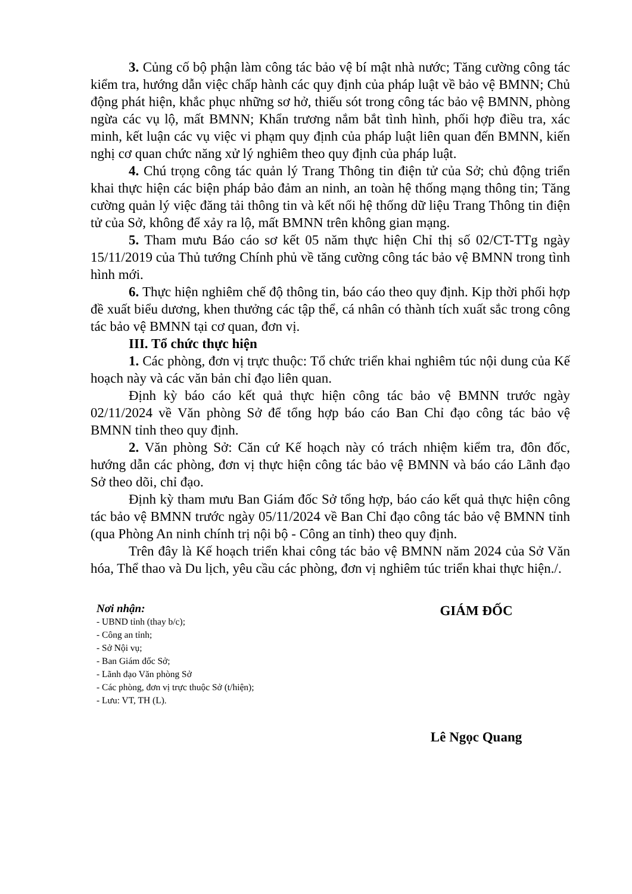3. Củng cố bộ phận làm công tác bảo vệ bí mật nhà nước; Tăng cường công tác kiểm tra, hướng dẫn việc chấp hành các quy định của pháp luật về bảo vệ BMNN; Chủ động phát hiện, khắc phục những sơ hở, thiếu sót trong công tác bảo vệ BMNN, phòng ngừa các vụ lộ, mất BMNN; Khẩn trương nắm bắt tình hình, phối hợp điều tra, xác minh, kết luận các vụ việc vi phạm quy định của pháp luật liên quan đến BMNN, kiến nghị cơ quan chức năng xử lý nghiêm theo quy định của pháp luật.
4. Chú trọng công tác quản lý Trang Thông tin điện tử của Sở; chủ động triển khai thực hiện các biện pháp bảo đảm an ninh, an toàn hệ thống mạng thông tin; Tăng cường quản lý việc đăng tải thông tin và kết nối hệ thống dữ liệu Trang Thông tin điện tử của Sở, không để xảy ra lộ, mất BMNN trên không gian mạng.
5. Tham mưu Báo cáo sơ kết 05 năm thực hiện Chỉ thị số 02/CT-TTg ngày 15/11/2019 của Thủ tướng Chính phủ về tăng cường công tác bảo vệ BMNN trong tình hình mới.
6. Thực hiện nghiêm chế độ thông tin, báo cáo theo quy định. Kịp thời phối hợp đề xuất biểu dương, khen thưởng các tập thể, cá nhân có thành tích xuất sắc trong công tác bảo vệ BMNN tại cơ quan, đơn vị.
III. Tổ chức thực hiện
1. Các phòng, đơn vị trực thuộc: Tổ chức triển khai nghiêm túc nội dung của Kế hoạch này và các văn bản chỉ đạo liên quan.
Định kỳ báo cáo kết quả thực hiện công tác bảo vệ BMNN trước ngày 02/11/2024 về Văn phòng Sở để tổng hợp báo cáo Ban Chỉ đạo công tác bảo vệ BMNN tỉnh theo quy định.
2. Văn phòng Sở: Căn cứ Kế hoạch này có trách nhiệm kiểm tra, đôn đốc, hướng dẫn các phòng, đơn vị thực hiện công tác bảo vệ BMNN và báo cáo Lãnh đạo Sở theo dõi, chỉ đạo.
Định kỳ tham mưu Ban Giám đốc Sở tổng hợp, báo cáo kết quả thực hiện công tác bảo vệ BMNN trước ngày 05/11/2024 về Ban Chỉ đạo công tác bảo vệ BMNN tỉnh (qua Phòng An ninh chính trị nội bộ - Công an tỉnh) theo quy định.
Trên đây là Kế hoạch triển khai công tác bảo vệ BMNN năm 2024 của Sở Văn hóa, Thể thao và Du lịch, yêu cầu các phòng, đơn vị nghiêm túc triển khai thực hiện./.
Nơi nhận:
- UBND tỉnh (thay b/c);
- Công an tỉnh;
- Sở Nội vụ;
- Ban Giám đốc Sở;
- Lãnh đạo Văn phòng Sở
- Các phòng, đơn vị trực thuộc Sở (t/hiện);
- Lưu: VT, TH (L).
GIÁM ĐỐC
Lê Ngọc Quang